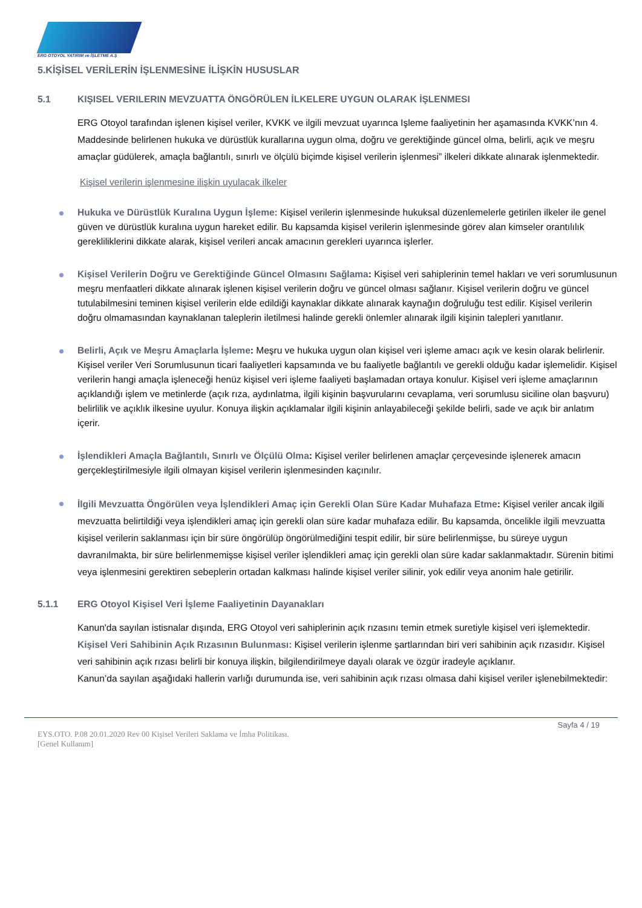ERG OTOYOL YATIRIM ve İŞLETME A.Ş
5.KİŞİSEL VERİLERİN İŞLENMESİNE İLİŞKİN HUSUSLAR
5.1 KIŞISEL VERILERIN MEVZUATTA ÖNGÖRÜLEN İLKELERE UYGUN OLARAK İŞLENMESI
ERG Otoyol tarafından işlenen kişisel veriler, KVKK ve ilgili mevzuat uyarınca Işleme faaliyetinin her aşamasında KVKK’nın 4. Maddesinde belirlenen hukuka ve dürüstlük kurallarına uygun olma, doğru ve gerektiğinde güncel olma, belirli, açık ve meşru amaçlar güdülerek, amaçla bağlantılı, sınırlı ve ölçülü biçimde kişisel verilerin işlenmesi” ilkeleri dikkate alınarak işlenmektedir.
Kişisel verilerin işlenmesine ilişkin uyulacak ilkeler
Hukuka ve Dürüstlük Kuralına Uygun İşleme: Kişisel verilerin işlenmesinde hukuksal düzenlemelerle getirilen ilkeler ile genel güven ve dürüstlük kuralına uygun hareket edilir. Bu kapsamda kişisel verilerin işlenmesinde görev alan kimseler orantılılık gerekliliklerini dikkate alarak, kişisel verileri ancak amacının gerekleri uyarınca işlerler.
Kişisel Verilerin Doğru ve Gerektiğinde Güncel Olmasını Sağlama: Kişisel veri sahiplerinin temel hakları ve veri sorumlusunun meşru menfaatleri dikkate alınarak işlenen kişisel verilerin doğru ve güncel olması sağlanır. Kişisel verilerin doğru ve güncel tutulabilmesini teminen kişisel verilerin elde edildiği kaynaklar dikkate alınarak kaynağın doğruluğu test edilir. Kişisel verilerin doğru olmamasından kaynaklanan taleplerin iletilmesi halinde gerekli önlemler alınarak ilgili kişinin talepleri yanıtlanır.
Belirli, Açık ve Meşru Amaçlarla İşleme: Meşru ve hukuka uygun olan kişisel veri işleme amacı açık ve kesin olarak belirlenir. Kişisel veriler Veri Sorumlusunun ticari faaliyetleri kapsamında ve bu faaliyetle bağlantılı ve gerekli olduğu kadar işlemelidir. Kişisel verilerin hangi amaçla işleneceği henüz kişisel veri işleme faaliyeti başlamadan ortaya konulur. Kişisel veri işleme amaçlarının açıklandığı işlem ve metinlerde (açık rıza, aydınlatma, ilgili kişinin başvurularını cevaplama, veri sorumlusu siciline olan başvuru) belirlilik ve açıklık ilkesine uyulur. Konuya ilişkin açıklamalar ilgili kişinin anlayabileceği şekilde belirli, sade ve açık bir anlatım içerir.
İşlendikleri Amaçla Bağlantılı, Sınırlı ve Ölçülü Olma: Kişisel veriler belirlenen amaçlar çerçevesinde işlenerek amacın gerçekleştirilmesiyle ilgili olmayan kişisel verilerin işlenmesinden kaçınılır.
İlgili Mevzuatta Öngörülen veya İşlendikleri Amaç için Gerekli Olan Süre Kadar Muhafaza Etme: Kişisel veriler ancak ilgili mevzuatta belirtildiği veya işlendikleri amaç için gerekli olan süre kadar muhafaza edilir. Bu kapsamda, öncelikle ilgili mevzuatta kişisel verilerin saklanması için bir süre öngörülüp öngörülmediğini tespit edilir, bir süre belirlenmişse, bu süreye uygun davranılmakta, bir süre belirlenmemişse kişisel veriler işlendikleri amaç için gerekli olan süre kadar saklanmaktadır. Sürenin bitimi veya işlenmesini gerektiren sebeplerin ortadan kalkması halinde kişisel veriler silinir, yok edilir veya anonim hale getirilir.
5.1.1 ERG Otoyol Kişisel Veri İşleme Faaliyetinin Dayanakları
Kanun'da sayılan istisnalar dışında, ERG Otoyol veri sahiplerinin açık rızasını temin etmek suretiyle kişisel veri işlemektedir.
Kişisel Veri Sahibinin Açık Rızasının Bulunması: Kişisel verilerin işlenme şartlarından biri veri sahibinin açık rızasıdır. Kişisel veri sahibinin açık rızası belirli bir konuya ilişkin, bilgilendirilmeye dayalı olarak ve özgür iradeyle açıklanır.
Kanun’da sayılan aşağıdaki hallerin varlığı durumunda ise, veri sahibinin açık rızası olmasa dahi kişisel veriler işlenebilmektedir:
Sayfa 4 / 19
EYS.OTO. P.08 20.01.2020 Rev 00 Kişisel Verileri Saklama ve İmha Politikası.
[Genel Kullanım]